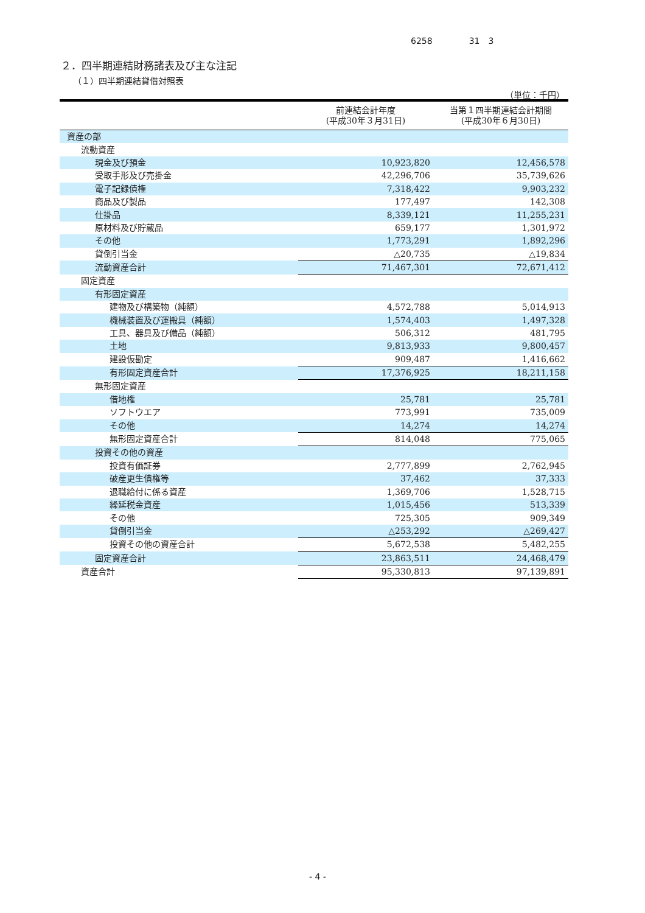6258 31　3
２．四半期連結財務諸表及び主な注記
（１）四半期連結貸借対照表
（単位：千円）
| | 前連結会計年度 (平成30年３月31日) | 当第１四半期連結会計期間 (平成30年６月30日) |
| --- | --- | --- |
| 資産の部 | | |
| 流動資産 | | |
| 現金及び預金 | 10,923,820 | 12,456,578 |
| 受取手形及び売掛金 | 42,296,706 | 35,739,626 |
| 電子記録債権 | 7,318,422 | 9,903,232 |
| 商品及び製品 | 177,497 | 142,308 |
| 仕掛品 | 8,339,121 | 11,255,231 |
| 原材料及び貯蔵品 | 659,177 | 1,301,972 |
| その他 | 1,773,291 | 1,892,296 |
| 貸倒引当金 | △20,735 | △19,834 |
| 流動資産合計 | 71,467,301 | 72,671,412 |
| 固定資産 | | |
| 有形固定資産 | | |
| 建物及び構築物（純額） | 4,572,788 | 5,014,913 |
| 機械装置及び運搬具（純額） | 1,574,403 | 1,497,328 |
| 工具、器具及び備品（純額） | 506,312 | 481,795 |
| 土地 | 9,813,933 | 9,800,457 |
| 建設仮勘定 | 909,487 | 1,416,662 |
| 有形固定資産合計 | 17,376,925 | 18,211,158 |
| 無形固定資産 | | |
| 借地権 | 25,781 | 25,781 |
| ソフトウエア | 773,991 | 735,009 |
| その他 | 14,274 | 14,274 |
| 無形固定資産合計 | 814,048 | 775,065 |
| 投資その他の資産 | | |
| 投資有価証券 | 2,777,899 | 2,762,945 |
| 破産更生債権等 | 37,462 | 37,333 |
| 退職給付に係る資産 | 1,369,706 | 1,528,715 |
| 繰延税金資産 | 1,015,456 | 513,339 |
| その他 | 725,305 | 909,349 |
| 貸倒引当金 | △253,292 | △269,427 |
| 投資その他の資産合計 | 5,672,538 | 5,482,255 |
| 固定資産合計 | 23,863,511 | 24,468,479 |
| 資産合計 | 95,330,813 | 97,139,891 |
- 4 -